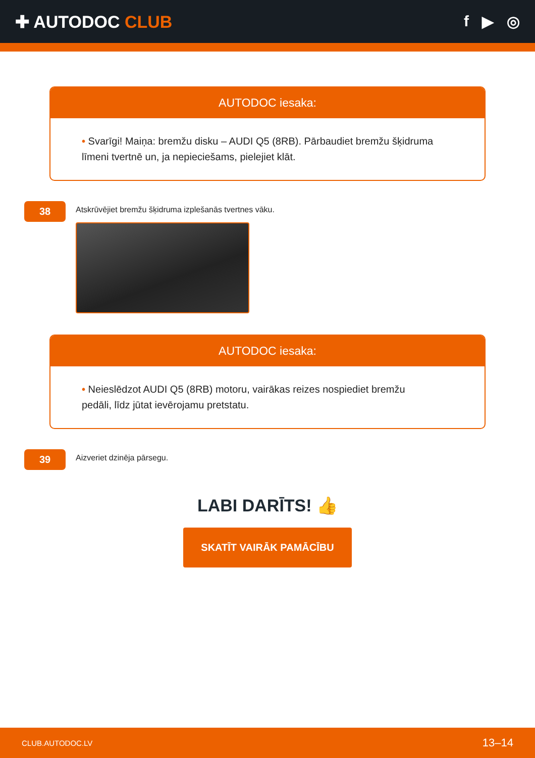✚ AUTODOC CLUB f ▶ ◎
AUTODOC iesaka:
• Svarīgi! Maiņa: bremžu disku – AUDI Q5 (8RB). Pārbaudiet bremžu šķidruma līmeni tvertnē un, ja nepieciešams, pielejiet klāt.
38
Atskrūvējiet bremžu šķidruma izplešanās tvertnes vāku.
AUTODOC iesaka:
• Neieslēdzot AUDI Q5 (8RB) motoru, vairākas reizes nospiediet bremžu pedāli, līdz jūtat ievērojamu pretstatu.
39
Aizveriet dzinēja pārsegu.
LABI DARĪTS! 👍
SKATĪT VAIRĀK PAMĀCĪBU
CLUB.AUTODOC.LV 13–14